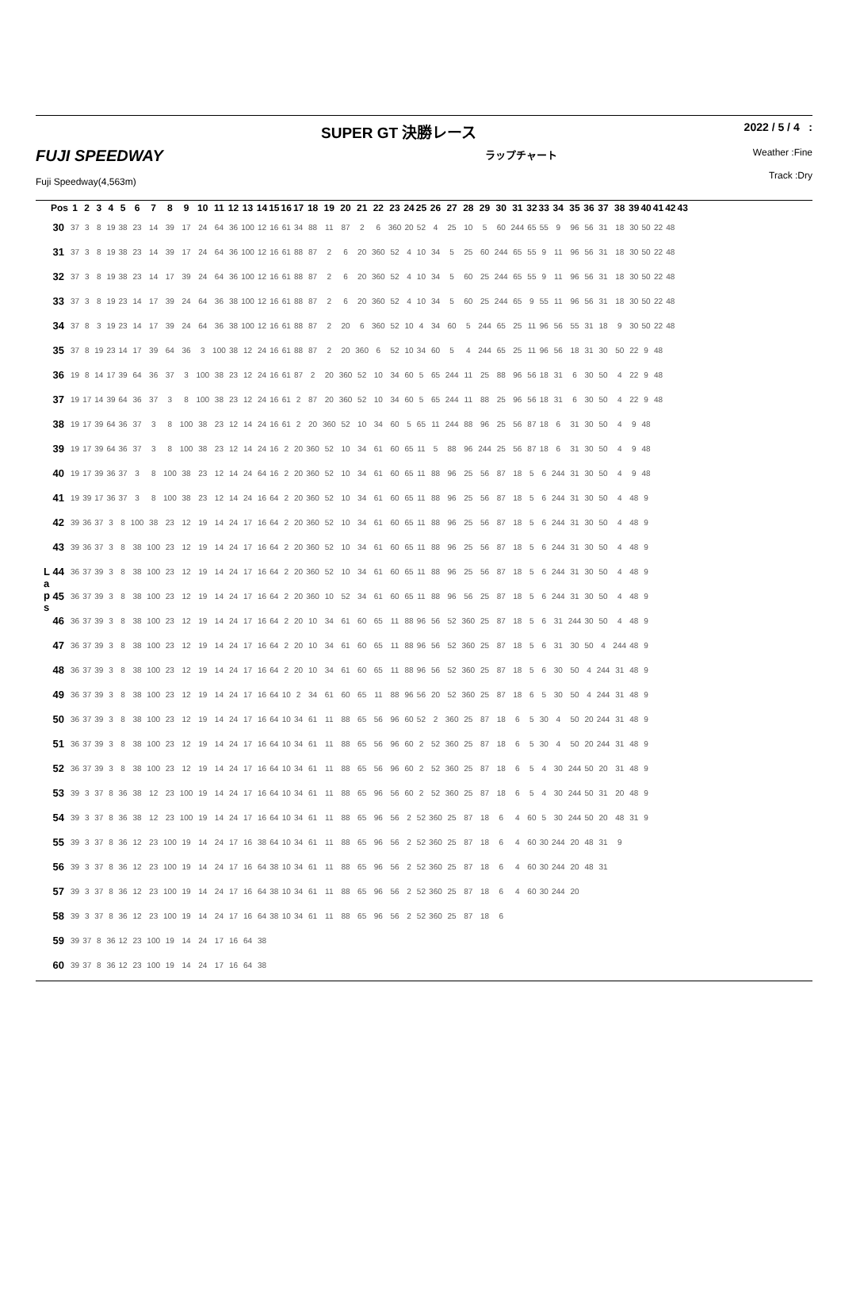SUPER GT 決勝レース 2022 / 5 / 4 :
FUJI SPEEDWAY ラップチャート Weather :Fine
Fuji Speedway(4,563m) Track :Dry
L
a
p
s
| Pos | 1 | 2 | 3 | 4 | 5 | 6 | 7 | 8 | 9 | 10 | 11 | 12 | 13 | 14 | 15 | 16 | 17 | 18 | 19 | 20 | 21 | 22 | 23 | 24 | 25 | 26 | 27 | 28 | 29 | 30 | 31 | 32 | 33 | 34 | 35 | 36 | 37 | 38 | 39 | 40 | 41 | 42 | 43 |
| --- | --- | --- | --- | --- | --- | --- | --- | --- | --- | --- | --- | --- | --- | --- | --- | --- | --- | --- | --- | --- | --- | --- | --- | --- | --- | --- | --- | --- | --- | --- | --- | --- | --- | --- | --- | --- | --- | --- | --- | --- | --- | --- | --- |
| 30 | 37 | 3 | 8 | 19 | 38 | 23 | 14 | 39 | 17 | 24 | 64 | 36 | 100 | 12 | 16 | 61 | 34 | 88 | 11 | 87 | 2 | 6 | 360 | 20 | 52 | 4 | 25 | 10 | 5 | 60 | 244 | 65 | 55 | 9 | 96 | 56 | 31 | 18 | 30 | 50 | 22 | 48 | |
| 31 | 37 | 3 | 8 | 19 | 38 | 23 | 14 | 39 | 17 | 24 | 64 | 36 | 100 | 12 | 16 | 61 | 88 | 87 | 2 | 6 | 20 | 360 | 52 | 4 | 10 | 34 | 5 | 25 | 60 | 244 | 65 | 55 | 9 | 11 | 96 | 56 | 31 | 18 | 30 | 50 | 22 | 48 | |
| 32 | 37 | 3 | 8 | 19 | 38 | 23 | 14 | 17 | 39 | 24 | 64 | 36 | 100 | 12 | 16 | 61 | 88 | 87 | 2 | 6 | 20 | 360 | 52 | 4 | 10 | 34 | 5 | 60 | 25 | 244 | 65 | 55 | 9 | 11 | 96 | 56 | 31 | 18 | 30 | 50 | 22 | 48 | |
| 33 | 37 | 3 | 8 | 19 | 23 | 14 | 17 | 39 | 24 | 64 | 36 | 38 | 100 | 12 | 16 | 61 | 88 | 87 | 2 | 6 | 20 | 360 | 52 | 4 | 10 | 34 | 5 | 60 | 25 | 244 | 65 | 9 | 55 | 11 | 96 | 56 | 31 | 18 | 30 | 50 | 22 | 48 | |
| 34 | 37 | 8 | 3 | 19 | 23 | 14 | 17 | 39 | 24 | 64 | 36 | 38 | 100 | 12 | 16 | 61 | 88 | 87 | 2 | 20 | 6 | 360 | 52 | 10 | 4 | 34 | 60 | 5 | 244 | 65 | 25 | 11 | 96 | 56 | 55 | 31 | 18 | 9 | 30 | 50 | 22 | 48 | |
| 35 | 37 | 8 | 19 | 23 | 14 | 17 | 39 | 64 | 36 | 3 | 100 | 38 | 12 | 24 | 16 | 61 | 88 | 87 | 2 | 20 | 360 | 6 | 52 | 10 | 34 | 60 | 5 | 4 | 244 | 65 | 25 | 11 | 96 | 56 | 18 | 31 | 30 | 50 | 22 | 9 | 48 | | |
| 36 | 19 | 8 | 14 | 17 | 39 | 64 | 36 | 37 | 3 | 100 | 38 | 23 | 12 | 24 | 16 | 61 | 87 | 2 | 20 | 360 | 52 | 10 | 34 | 60 | 5 | 65 | 244 | 11 | 25 | 88 | 96 | 56 | 18 | 31 | 6 | 30 | 50 | 4 | 22 | 9 | 48 | | |
| 37 | 19 | 17 | 14 | 39 | 64 | 36 | 37 | 3 | 8 | 100 | 38 | 23 | 12 | 24 | 16 | 61 | 2 | 87 | 20 | 360 | 52 | 10 | 34 | 60 | 5 | 65 | 244 | 11 | 88 | 25 | 96 | 56 | 18 | 31 | 6 | 30 | 50 | 4 | 22 | 9 | 48 | | |
| 38 | 19 | 17 | 39 | 64 | 36 | 37 | 3 | 8 | 100 | 38 | 23 | 12 | 14 | 24 | 16 | 61 | 2 | 20 | 360 | 52 | 10 | 34 | 60 | 5 | 65 | 11 | 244 | 88 | 96 | 25 | 56 | 87 | 18 | 6 | 31 | 30 | 50 | 4 | 9 | 48 | | | |
| 39 | 19 | 17 | 39 | 64 | 36 | 37 | 3 | 8 | 100 | 38 | 23 | 12 | 14 | 24 | 16 | 2 | 20 | 360 | 52 | 10 | 34 | 61 | 60 | 65 | 11 | 5 | 88 | 96 | 244 | 25 | 56 | 87 | 18 | 6 | 31 | 30 | 50 | 4 | 9 | 48 | | | |
| 40 | 19 | 17 | 39 | 36 | 37 | 3 | 8 | 100 | 38 | 23 | 12 | 14 | 24 | 64 | 16 | 2 | 20 | 360 | 52 | 10 | 34 | 61 | 60 | 65 | 11 | 88 | 96 | 25 | 56 | 87 | 18 | 5 | 6 | 244 | 31 | 30 | 50 | 4 | 9 | 48 | | | |
| 41 | 19 | 39 | 17 | 36 | 37 | 3 | 8 | 100 | 38 | 23 | 12 | 14 | 24 | 16 | 64 | 2 | 20 | 360 | 52 | 10 | 34 | 61 | 60 | 65 | 11 | 88 | 96 | 25 | 56 | 87 | 18 | 5 | 6 | 244 | 31 | 30 | 50 | 4 | 48 | 9 | | | |
| 42 | 39 | 36 | 37 | 3 | 8 | 100 | 38 | 23 | 12 | 19 | 14 | 24 | 17 | 16 | 64 | 2 | 20 | 360 | 52 | 10 | 34 | 61 | 60 | 65 | 11 | 88 | 96 | 25 | 56 | 87 | 18 | 5 | 6 | 244 | 31 | 30 | 50 | 4 | 48 | 9 | | | |
| 43 | 39 | 36 | 37 | 3 | 8 | 38 | 100 | 23 | 12 | 19 | 14 | 24 | 17 | 16 | 64 | 2 | 20 | 360 | 52 | 10 | 34 | 61 | 60 | 65 | 11 | 88 | 96 | 25 | 56 | 87 | 18 | 5 | 6 | 244 | 31 | 30 | 50 | 4 | 48 | 9 | | | |
| 44 | 36 | 37 | 39 | 3 | 8 | 38 | 100 | 23 | 12 | 19 | 14 | 24 | 17 | 16 | 64 | 2 | 20 | 360 | 52 | 10 | 34 | 61 | 60 | 65 | 11 | 88 | 96 | 25 | 56 | 87 | 18 | 5 | 6 | 244 | 31 | 30 | 50 | 4 | 48 | 9 | | | |
| 45 | 36 | 37 | 39 | 3 | 8 | 38 | 100 | 23 | 12 | 19 | 14 | 24 | 17 | 16 | 64 | 2 | 20 | 360 | 10 | 52 | 34 | 61 | 60 | 65 | 11 | 88 | 96 | 56 | 25 | 87 | 18 | 5 | 6 | 244 | 31 | 30 | 50 | 4 | 48 | 9 | | | |
| 46 | 36 | 37 | 39 | 3 | 8 | 38 | 100 | 23 | 12 | 19 | 14 | 24 | 17 | 16 | 64 | 2 | 20 | 10 | 34 | 61 | 60 | 65 | 11 | 88 | 96 | 56 | 52 | 360 | 25 | 87 | 18 | 5 | 6 | 31 | 244 | 30 | 50 | 4 | 48 | 9 | | | |
| 47 | 36 | 37 | 39 | 3 | 8 | 38 | 100 | 23 | 12 | 19 | 14 | 24 | 17 | 16 | 64 | 2 | 20 | 10 | 34 | 61 | 60 | 65 | 11 | 88 | 96 | 56 | 52 | 360 | 25 | 87 | 18 | 5 | 6 | 31 | 30 | 50 | 4 | 244 | 48 | 9 | | | |
| 48 | 36 | 37 | 39 | 3 | 8 | 38 | 100 | 23 | 12 | 19 | 14 | 24 | 17 | 16 | 64 | 2 | 20 | 10 | 34 | 61 | 60 | 65 | 11 | 88 | 96 | 56 | 52 | 360 | 25 | 87 | 18 | 5 | 6 | 30 | 50 | 4 | 244 | 31 | 48 | 9 | | | |
| 49 | 36 | 37 | 39 | 3 | 8 | 38 | 100 | 23 | 12 | 19 | 14 | 24 | 17 | 16 | 64 | 10 | 2 | 34 | 61 | 60 | 65 | 11 | 88 | 96 | 56 | 20 | 52 | 360 | 25 | 87 | 18 | 6 | 5 | 30 | 50 | 4 | 244 | 31 | 48 | 9 | | | |
| 50 | 36 | 37 | 39 | 3 | 8 | 38 | 100 | 23 | 12 | 19 | 14 | 24 | 17 | 16 | 64 | 10 | 34 | 61 | 11 | 88 | 65 | 56 | 96 | 60 | 52 | 2 | 360 | 25 | 87 | 18 | 6 | 5 | 30 | 4 | 50 | 20 | 244 | 31 | 48 | 9 | | | |
| 51 | 36 | 37 | 39 | 3 | 8 | 38 | 100 | 23 | 12 | 19 | 14 | 24 | 17 | 16 | 64 | 10 | 34 | 61 | 11 | 88 | 65 | 56 | 96 | 60 | 2 | 52 | 360 | 25 | 87 | 18 | 6 | 5 | 30 | 4 | 50 | 20 | 244 | 31 | 48 | 9 | | | |
| 52 | 36 | 37 | 39 | 3 | 8 | 38 | 100 | 23 | 12 | 19 | 14 | 24 | 17 | 16 | 64 | 10 | 34 | 61 | 11 | 88 | 65 | 56 | 96 | 60 | 2 | 52 | 360 | 25 | 87 | 18 | 6 | 5 | 4 | 30 | 244 | 50 | 20 | 31 | 48 | 9 | | | |
| 53 | 39 | 3 | 37 | 8 | 36 | 38 | 12 | 23 | 100 | 19 | 14 | 24 | 17 | 16 | 64 | 10 | 34 | 61 | 11 | 88 | 65 | 96 | 56 | 60 | 2 | 52 | 360 | 25 | 87 | 18 | 6 | 5 | 4 | 30 | 244 | 50 | 31 | 20 | 48 | 9 | | | |
| 54 | 39 | 3 | 37 | 8 | 36 | 38 | 12 | 23 | 100 | 19 | 14 | 24 | 17 | 16 | 64 | 10 | 34 | 61 | 11 | 88 | 65 | 96 | 56 | 2 | 52 | 360 | 25 | 87 | 18 | 6 | 4 | 60 | 5 | 30 | 244 | 50 | 20 | 48 | 31 | 9 | | | |
| 55 | 39 | 3 | 37 | 8 | 36 | 12 | 23 | 100 | 19 | 14 | 24 | 17 | 16 | 38 | 64 | 10 | 34 | 61 | 11 | 88 | 65 | 96 | 56 | 2 | 52 | 360 | 25 | 87 | 18 | 6 | 4 | 60 | 30 | 244 | 20 | 48 | 31 | 9 | | | | | |
| 56 | 39 | 3 | 37 | 8 | 36 | 12 | 23 | 100 | 19 | 14 | 24 | 17 | 16 | 64 | 38 | 10 | 34 | 61 | 11 | 88 | 65 | 96 | 56 | 2 | 52 | 360 | 25 | 87 | 18 | 6 | 4 | 60 | 30 | 244 | 20 | 48 | 31 | | | | | | |
| 57 | 39 | 3 | 37 | 8 | 36 | 12 | 23 | 100 | 19 | 14 | 24 | 17 | 16 | 64 | 38 | 10 | 34 | 61 | 11 | 88 | 65 | 96 | 56 | 2 | 52 | 360 | 25 | 87 | 18 | 6 | 4 | 60 | 30 | 244 | 20 | | | | | | | | |
| 58 | 39 | 3 | 37 | 8 | 36 | 12 | 23 | 100 | 19 | 14 | 24 | 17 | 16 | 64 | 38 | 10 | 34 | 61 | 11 | 88 | 65 | 96 | 56 | 2 | 52 | 360 | 25 | 87 | 18 | 6 | | | | | | | | | | | | | |
| 59 | 39 | 37 | 8 | 36 | 12 | 23 | 100 | 19 | 14 | 24 | 17 | 16 | 64 | 38 | | | | | | | | | | | | | | | | | | | | | | | | | | | | | |
| 60 | 39 | 37 | 8 | 36 | 12 | 23 | 100 | 19 | 14 | 24 | 17 | 16 | 64 | 38 | | | | | | | | | | | | | | | | | | | | | | | | | | | | | |